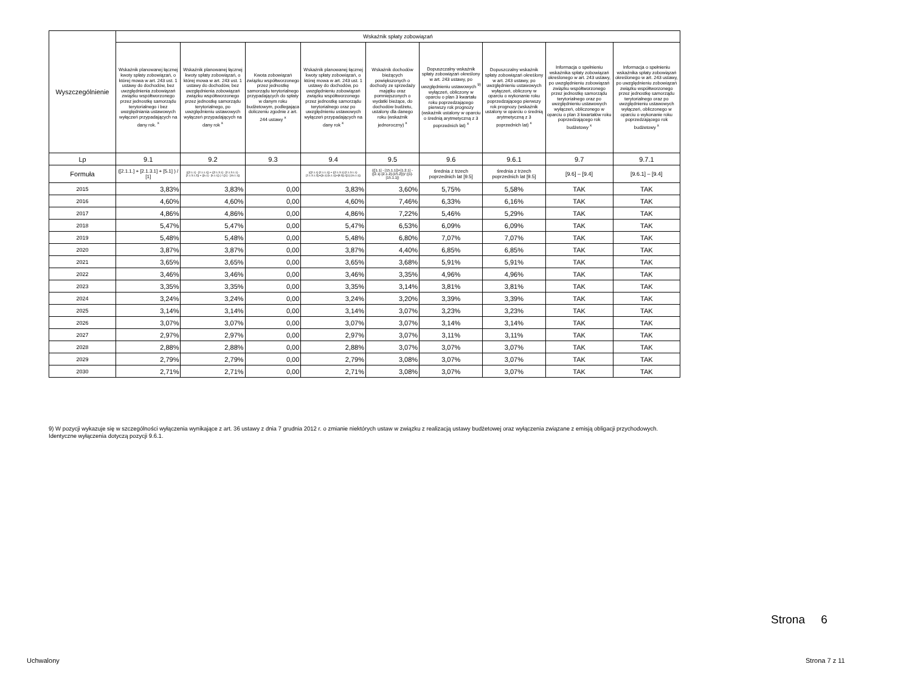| Wyszczególnienie | Wskaźnik spłaty zobowiązań | | | | | | | | |
| --- | --- | --- | --- | --- | --- | --- | --- | --- | --- |
| | Wskaźnik planowanej łącznej kwoty spłaty zobowiązań, o której mowa w art. 243 ust. 1 ustawy do dochodów, bez uwzględnienia zobowiązań związku współtworzonego przez jednostkę samorządu terytorialnego i bez uwzględniania ustawowych wyłączeń przypadających na dany rok. <sup>x</sup> | Wskaźnik planowanej łącznej kwoty spłaty zobowiązań, o której mowa w art. 243 ust. 1 ustawy do dochodów, bez uwzględnienia zobowiązań związku współtworzonego przez jednostkę samorządu terytorialnego, po uwzględnieniu ustawowych wyłączeń przypadających na dany rok <sup>x</sup> | Kwota zobowiązań związku współtworzonego przez jednostkę samorządu terytorialnego przypadających do spłaty w danym roku budżetowym, podlegająca doliczeniu zgodnie z art. 244 ustawy <sup>x</sup> | Wskaźnik planowanej łącznej kwoty spłaty zobowiązań, o której mowa w art. 243 ust. 1 ustawy do dochodów, po uwzględnieniu zobowiązań związku współtworzonego przez jednostkę samorządu terytorialnego oraz po uwzględnieniu ustawowych wyłączeń przypadających na dany rok <sup>x</sup> | Wskaźnik dochodów bieżących powiększonych o dochody ze sprzedaży majątku oraz pomniejszonych o wydatki bieżące, do dochodów budżetu, ustalony dla danego roku (wskaźnik jednoroczny) <sup>x</sup> | Dopuszczalny wskaźnik spłaty zobowiązań określony w art. 243 ustawy, po uwzględnieniu ustawowych <sup>9)</sup> wyłączeń, obliczony w oparciu o plan 3 kwartału roku poprzedzającego pierwszy rok prognozy (wskaźnik ustalony w oparciu o średnią arytmetyczną z 3 poprzednich lat) <sup>x</sup> | Dopuszczalny wskaźnik spłaty zobowiązań określony w art. 243 ustawy, po uwzględnieniu ustawowych wyłączeń, obliczony w oparciu o wykonanie roku poprzedzającego pierwszy rok prognozy (wskaźnik ustalony w oparciu o średnią arytmetyczną z 3 poprzednich lat) <sup>x</sup> | Informacja o spełnieniu wskaźnika spłaty zobowiązań określonego w art. 243 ustawy, po uwzględnieniu zobowiązań związku współtworzonego przez jednostkę samorządu terytorialnego oraz po uwzględnieniu ustawowych wyłączeń, obliczonego w oparciu o plan 3 kwartałów roku poprzedzającego rok budżetowy <sup>x</sup> | Informacja o spełnieniu wskaźnika spłaty zobowiązań określonego w art. 243 ustawy, po uwzględnieniu zobowiązań związku współtworzonego przez jednostkę samorządu terytorialnego oraz po uwzględnieniu ustawowych wyłączeń, obliczonego w oparciu o wykonanie roku poprzedzającego rok budżetowy <sup>x</sup> |
| Lp | 9.1 | 9.2 | 9.3 | 9.4 | 9.5 | 9.6 | 9.6.1 | 9.7 | 9.7.1 |
| Formuła | ([2.1.1.] + [2.1.3.1] + [5.1] ) / [1] | (([2.1.1] - [2.1.1.1]) + ([2.1.3.1] - [2.1.3.1.1] - [2.1.3.1.2]) + ([5.1] - [5.1.1]) ) / ([1] - [15.1.1]) | | (([2.1.1]-[2.1.1.1]) + ([2.1.3.1]-[2.1.3.1.1]-[2.1.3.1.2])+([5.1]-[5.1.1])+[9.3]) /([1]-[15.1.1]) | (([1.1] - [15.1.1])+[1.2.1] - ([2.1]-[2.1.2]-[15.2]))/ ([1]-[15.1.1]) | średnia z trzech poprzednich lat [9.5] | średnia z trzech poprzednich lat [9.5] | [9.6] – [9.4] | [9.6.1] – [9.4] |
| 2015 | 3,83% | 3,83% | 0,00 | 3,83% | 3,60% | 5,75% | 5,58% | TAK | TAK |
| 2016 | 4,60% | 4,60% | 0,00 | 4,60% | 7,46% | 6,33% | 6,16% | TAK | TAK |
| 2017 | 4,86% | 4,86% | 0,00 | 4,86% | 7,22% | 5,46% | 5,29% | TAK | TAK |
| 2018 | 5,47% | 5,47% | 0,00 | 5,47% | 6,53% | 6,09% | 6,09% | TAK | TAK |
| 2019 | 5,48% | 5,48% | 0,00 | 5,48% | 6,80% | 7,07% | 7,07% | TAK | TAK |
| 2020 | 3,87% | 3,87% | 0,00 | 3,87% | 4,40% | 6,85% | 6,85% | TAK | TAK |
| 2021 | 3,65% | 3,65% | 0,00 | 3,65% | 3,68% | 5,91% | 5,91% | TAK | TAK |
| 2022 | 3,46% | 3,46% | 0,00 | 3,46% | 3,35% | 4,96% | 4,96% | TAK | TAK |
| 2023 | 3,35% | 3,35% | 0,00 | 3,35% | 3,14% | 3,81% | 3,81% | TAK | TAK |
| 2024 | 3,24% | 3,24% | 0,00 | 3,24% | 3,20% | 3,39% | 3,39% | TAK | TAK |
| 2025 | 3,14% | 3,14% | 0,00 | 3,14% | 3,07% | 3,23% | 3,23% | TAK | TAK |
| 2026 | 3,07% | 3,07% | 0,00 | 3,07% | 3,07% | 3,14% | 3,14% | TAK | TAK |
| 2027 | 2,97% | 2,97% | 0,00 | 2,97% | 3,07% | 3,11% | 3,11% | TAK | TAK |
| 2028 | 2,88% | 2,88% | 0,00 | 2,88% | 3,07% | 3,07% | 3,07% | TAK | TAK |
| 2029 | 2,79% | 2,79% | 0,00 | 2,79% | 3,08% | 3,07% | 3,07% | TAK | TAK |
| 2030 | 2,71% | 2,71% | 0,00 | 2,71% | 3,08% | 3,07% | 3,07% | TAK | TAK |
9) W pozycji wykazuje się w szczególności wyłączenia wynikające z art. 36 ustawy z dnia 7 grudnia 2012 r. o zmianie niektórych ustaw w związku z realizacją ustawy budżetowej oraz wyłączenia związane z emisją obligacji przychodowych.
Identyczne wyłączenia dotyczą pozycji 9.6.1.
Strona 6
Uchwalony Strona 7 z 11